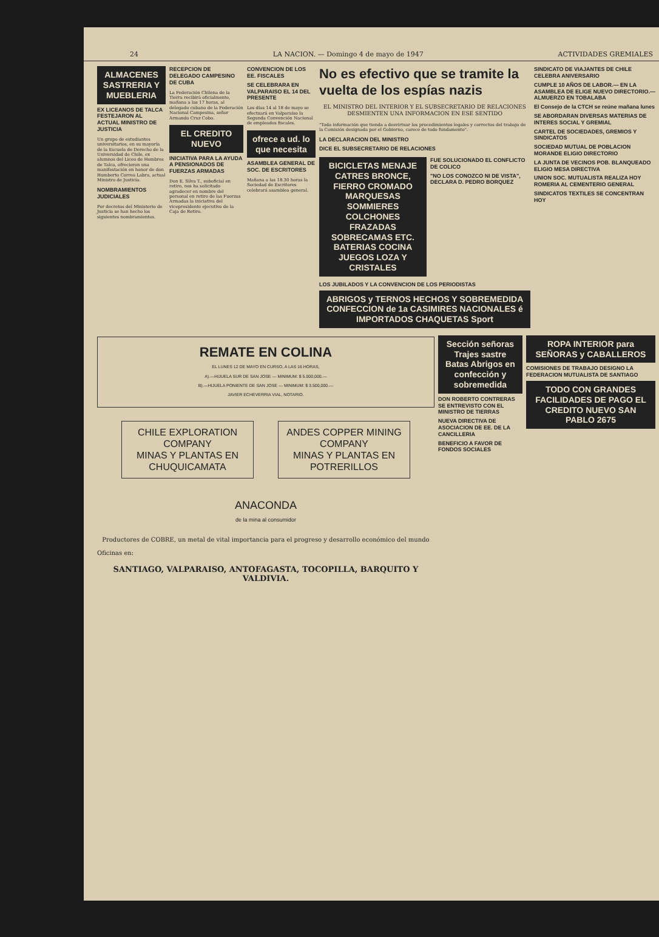24 LA NACION. — Domingo 4 de mayo de 1947 ACTIVIDADES GREMIALES
ALMACENES SASTRERIA Y MUEBLERIA
EX LICEANOS DE TALCA FESTEJARON AL ACTUAL MINISTRO DE JUSTICIA
Un grupo de estudiantes universitarios, en su mayoría de la Escuela de Derecho de la Universidad de Chile, ex alumnos del Liceo de Hombres de Talca, ofrecieron una manifestación en honor de don Humberto Correa Labra, actual Ministro de Justicia.
NOMBRAMIENTOS JUDICIALES
Por decretos del Ministerio de Justicia se han hecho los siguientes nombramientos.
RECEPCION DE DELEGADO CAMPESINO DE CUBA
La Federación Chilena de la Tierra recibirá oficialmente, mañana a las 17 horas, al delegado cubano de la Federación Nacional Campesina, señor Armando Cruz Cobo.
EL CREDITO NUEVO
INICIATIVA PARA LA AYUDA A PENSIONADOS DE FUERZAS ARMADAS
Don E. Silva T., suboficial en retiro, nos ha solicitado agradecer en nombre del personal en retiro de las Fuerzas Armadas la iniciativa del vicepresidente ejecutivo de la Caja de Retiro.
CONVENCION DE LOS EE. FISCALES
SE CELEBRARA EN VALPARAISO EL 14 DEL PRESENTE
Los días 14 al 18 de mayo se efectuará en Valparaíso la Segunda Convención Nacional de empleados fiscales.
ofrece a ud. lo que necesita
ASAMBLEA GENERAL DE SOC. DE ESCRITORES
Mañana a las 18.30 horas la Sociedad de Escritores celebrará asamblea general.
No es efectivo que se tramite la vuelta de los espías nazis
EL MINISTRO DEL INTERIOR Y EL SUBSECRETARIO DE RELACIONES DESMIENTEN UNA INFORMACION EN ESE SENTIDO
"Toda información que tienda a desvirtuar los procedimientos legales y correctos del trabajo de la Comisión designada por el Gobierno, carece de todo fundamento".
LA DECLARACION DEL MINISTRO
DICE EL SUBSECRETARIO DE RELACIONES
BICICLETAS MENAJE CATRES BRONCE, FIERRO CROMADO MARQUESAS SOMMIERES COLCHONES FRAZADAS SOBRECAMAS ETC. BATERIAS COCINA JUEGOS LOZA Y CRISTALES
FUE SOLUCIONADO EL CONFLICTO DE COLICO
"NO LOS CONOZCO NI DE VISTA", DECLARA D. PEDRO BORQUEZ
LOS JUBILADOS Y LA CONVENCION DE LOS PERIODISTAS
ABRIGOS y TERNOS HECHOS Y SOBREMEDIDA CONFECCION de 1a CASIMIRES NACIONALES é IMPORTADOS CHAQUETAS Sport
SINDICATO DE VIAJANTES DE CHILE CELEBRA ANIVERSARIO
CUMPLE 10 AÑOS DE LABOR.— EN LA ASAMBLEA DE ELIGE NUEVO DIRECTORIO.— ALMUERZO EN TOBALABA
El Consejo de la CTCH se reúne mañana lunes
SE ABORDARAN DIVERSAS MATERIAS DE INTERES SOCIAL Y GREMIAL
CARTEL DE SOCIEDADES, GREMIOS Y SINDICATOS
SOCIEDAD MUTUAL DE POBLACION MORANDE ELIGIO DIRECTORIO
LA JUNTA DE VECINOS POB. BLANQUEADO ELIGIO MESA DIRECTIVA
UNION SOC. MUTUALISTA REALIZA HOY ROMERIA AL CEMENTERIO GENERAL
SINDICATOS TEXTILES SE CONCENTRAN HOY
REMATE EN COLINA
EL LUNES 12 DE MAYO EN CURSO, A LAS 16 HORAS,
A).—HIJUELA SUR DE SAN JOSE — MINIMUM: $ 5.000,000.—
B).—HIJUELA PONIENTE DE SAN JOSE — MINIMUM: $ 3.500,000.—
JAVIER ECHEVERRIA VIAL, NOTARIO.
CHILE EXPLORATION COMPANY
MINAS Y PLANTAS EN CHUQUICAMATA
ANDES COPPER MINING COMPANY
MINAS Y PLANTAS EN POTRERILLOS
ANACONDA
de la mina al consumidor
Productores de COBRE, un metal de vital importancia para el progreso y desarrollo económico del mundo
Oficinas en:
SANTIAGO, VALPARAISO, ANTOFAGASTA, TOCOPILLA, BARQUITO Y VALDIVIA.
Sección señoras Trajes sastre Batas Abrigos en confección y sobremedida
DON ROBERTO CONTRERAS SE ENTREVISTO CON EL MINISTRO DE TIERRAS
NUEVA DIRECTIVA DE ASOCIACION DE EE. DE LA CANCILLERIA
BENEFICIO A FAVOR DE FONDOS SOCIALES
ROPA INTERIOR para SEÑORAS y CABALLEROS
COMISIONES DE TRABAJO DESIGNO LA FEDERACION MUTUALISTA DE SANTIAGO
TODO CON GRANDES FACILIDADES DE PAGO EL CREDITO NUEVO SAN PABLO 2675